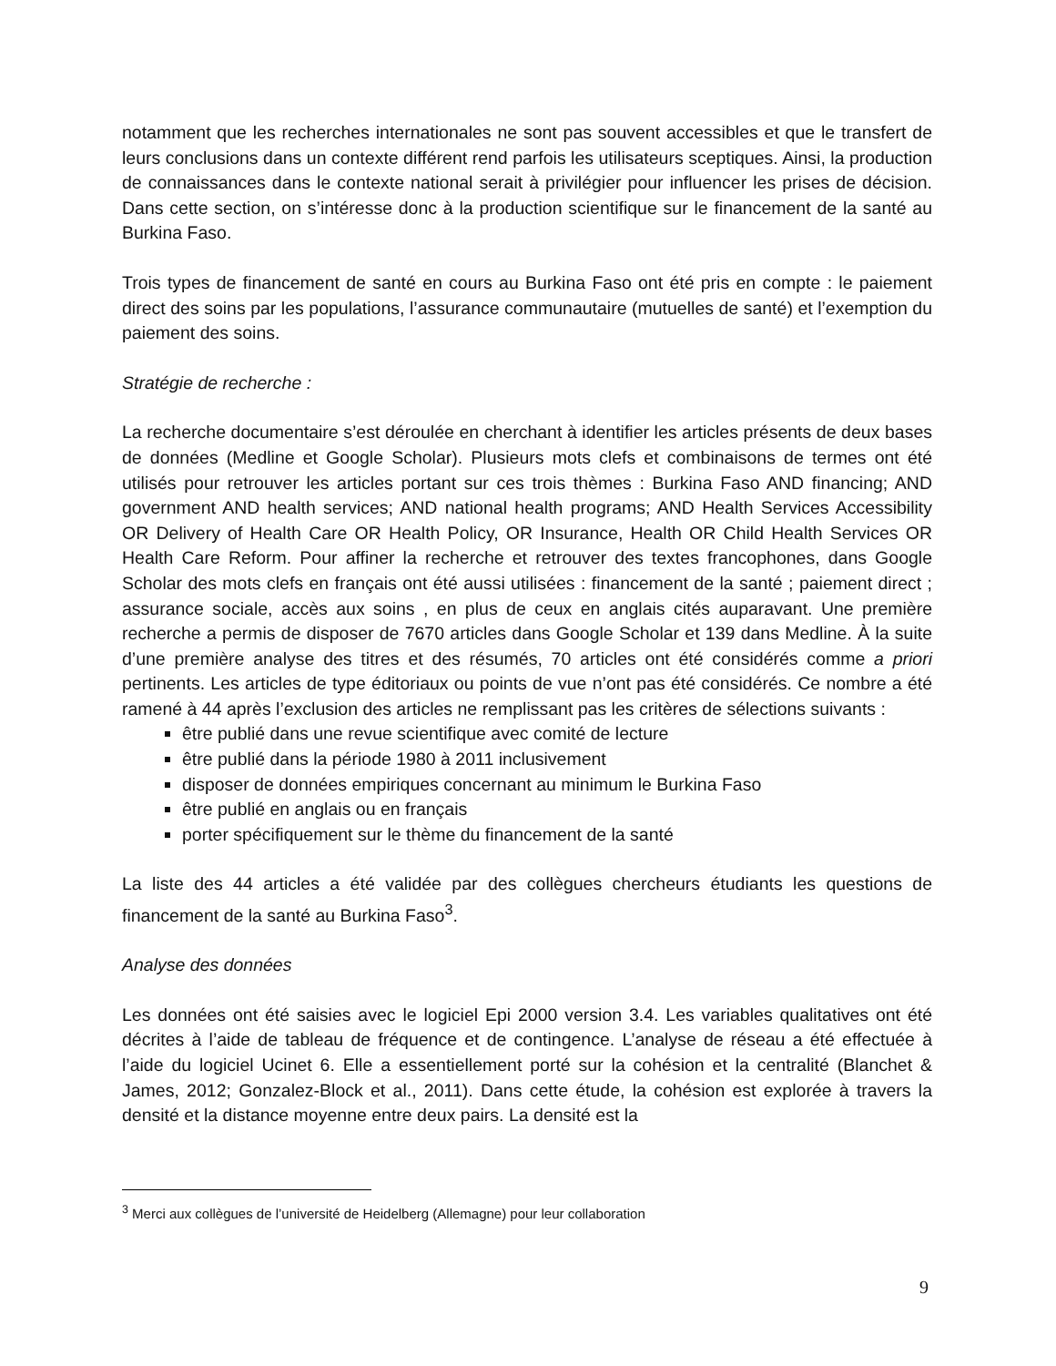notamment que les recherches internationales ne sont pas souvent accessibles et que le transfert de leurs conclusions dans un contexte différent rend parfois les utilisateurs sceptiques. Ainsi, la production de connaissances dans le contexte national serait à privilégier pour influencer les prises de décision. Dans cette section, on s’intéresse donc à la production scientifique sur le financement de la santé au Burkina Faso.
Trois types de financement de santé en cours au Burkina Faso ont été pris en compte : le paiement direct des soins par les populations, l’assurance communautaire (mutuelles de santé) et l’exemption du paiement des soins.
Stratégie de recherche :
La recherche documentaire s’est déroulée en cherchant à identifier les articles présents de deux bases de données (Medline et Google Scholar). Plusieurs mots clefs et combinaisons de termes ont été utilisés pour retrouver les articles portant sur ces trois thèmes : Burkina Faso AND financing; AND government AND health services; AND national health programs; AND Health Services Accessibility OR Delivery of Health Care OR Health Policy, OR Insurance, Health OR Child Health Services OR Health Care Reform. Pour affiner la recherche et retrouver des textes francophones, dans Google Scholar des mots clefs en français ont été aussi utilisées : financement de la santé ; paiement direct ; assurance sociale, accès aux soins , en plus de ceux en anglais cités auparavant. Une première recherche a permis de disposer de 7670 articles dans Google Scholar et 139 dans Medline. À la suite d’une première analyse des titres et des résumés, 70 articles ont été considérés comme a priori pertinents. Les articles de type éditoriaux ou points de vue n’ont pas été considérés. Ce nombre a été ramené à 44 après l’exclusion des articles ne remplissant pas les critères de sélections suivants :
être publié dans une revue scientifique avec comité de lecture
être publié dans la période 1980 à 2011 inclusivement
disposer de données empiriques concernant au minimum le Burkina Faso
être publié en anglais ou en français
porter spécifiquement sur le thème du financement de la santé
La liste des 44 articles a été validée par des collègues chercheurs étudiants les questions de financement de la santé au Burkina Faso<sup>3</sup>.
Analyse des données
Les données ont été saisies avec le logiciel Epi 2000 version 3.4. Les variables qualitatives ont été décrites à l’aide de tableau de fréquence et de contingence. L’analyse de réseau a été effectuée à l’aide du logiciel Ucinet 6. Elle a essentiellement porté sur la cohésion et la centralité (Blanchet & James, 2012; Gonzalez-Block et al., 2011). Dans cette étude, la cohésion est explorée à travers la densité et la distance moyenne entre deux pairs. La densité est la
<sup>3</sup> Merci aux collègues de l’université de Heidelberg (Allemagne) pour leur collaboration
9